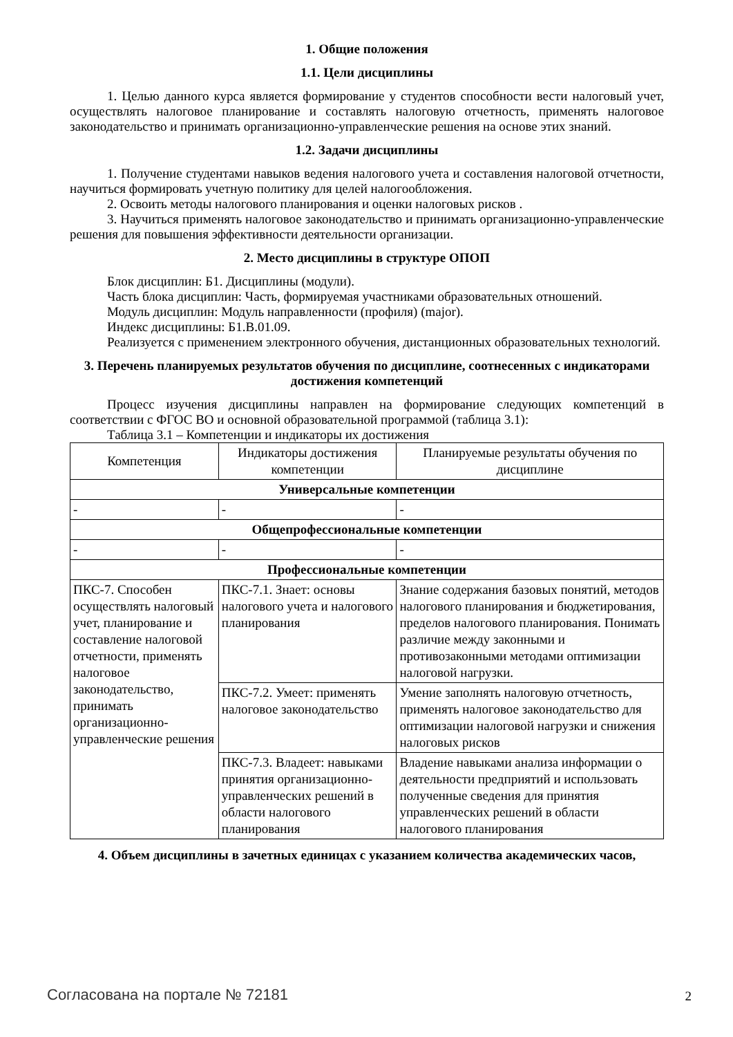1. Общие положения
1.1. Цели дисциплины
1. Целью данного курса является формирование у студентов способности вести налоговый учет, осуществлять налоговое планирование и составлять налоговую отчетность, применять налоговое законодательство и принимать организационно-управленческие решения на основе этих знаний.
1.2. Задачи дисциплины
1. Получение студентами навыков ведения налогового учета и составления налоговой отчетности, научиться формировать учетную политику для целей налогообложения.
2. Освоить методы налогового планирования и оценки налоговых рисков .
3. Научиться применять налоговое законодательство и принимать организационно-управленческие решения для повышения эффективности деятельности организации.
2. Место дисциплины в структуре ОПОП
Блок дисциплин: Б1. Дисциплины (модули).
Часть блока дисциплин: Часть, формируемая участниками образовательных отношений.
Модуль дисциплин: Модуль направленности (профиля) (major).
Индекс дисциплины: Б1.В.01.09.
Реализуется с применением электронного обучения, дистанционных образовательных технологий.
3. Перечень планируемых результатов обучения по дисциплине, соотнесенных с индикаторами достижения компетенций
Процесс изучения дисциплины направлен на формирование следующих компетенций в соответствии с ФГОС ВО и основной образовательной программой (таблица 3.1):
Таблица 3.1 – Компетенции и индикаторы их достижения
| Компетенция | Индикаторы достижения компетенции | Планируемые результаты обучения по дисциплине |
| --- | --- | --- |
| Универсальные компетенции | | |
| - | - | - |
| Общепрофессиональные компетенции | | |
| - | - | - |
| Профессиональные компетенции | | |
| ПКС-7. Способен осуществлять налоговый учет, планирование и составление налоговой отчетности, применять налоговое законодательство, принимать организационно-управленческие решения | ПКС-7.1. Знает: основы налогового учета и налогового планирования | Знание содержания базовых понятий, методов налогового планирования и бюджетирования, пределов налогового планирования. Понимать различие между законными и противозаконными методами оптимизации налоговой нагрузки. |
| | ПКС-7.2. Умеет: применять налоговое законодательство | Умение заполнять налоговую отчетность, применять налоговое законодательство для оптимизации налоговой нагрузки и снижения налоговых рисков |
| | ПКС-7.3. Владеет: навыками принятия организационно-управленческих решений в области налогового планирования | Владение навыками анализа информации о деятельности предприятий и использовать полученные сведения для принятия управленческих решений в области налогового планирования |
4. Объем дисциплины в зачетных единицах с указанием количества академических часов,
Согласована на портале № 72181 2